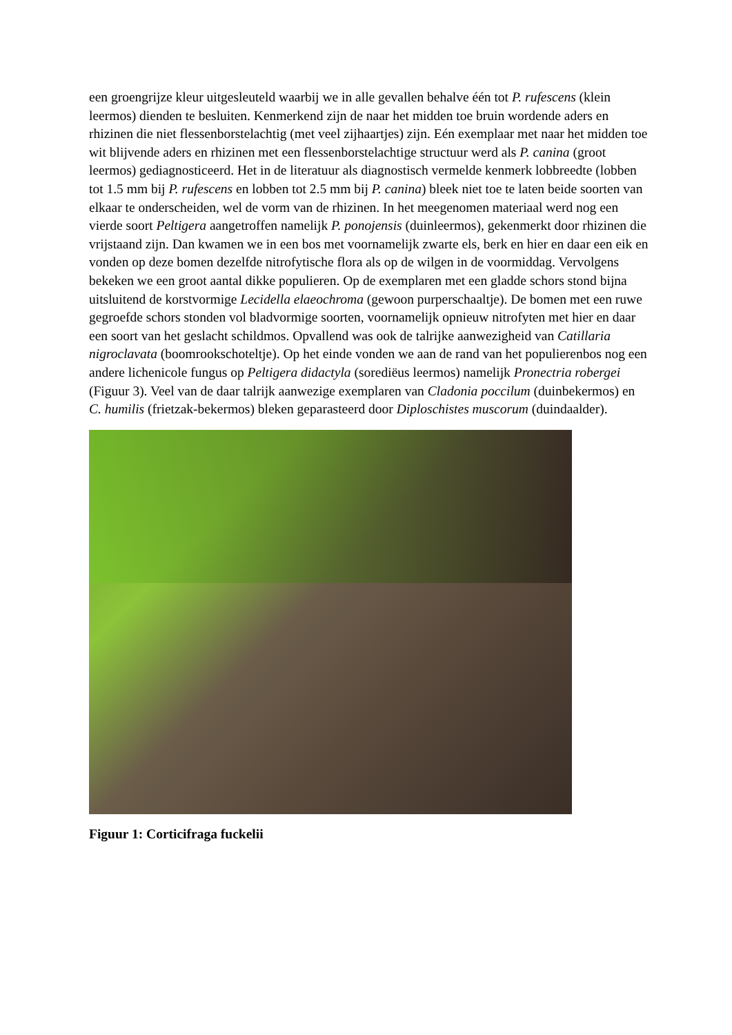een groengrijze kleur uitgesleuteld waarbij we in alle gevallen behalve één tot P. rufescens (klein leermos) dienden te besluiten. Kenmerkend zijn de naar het midden toe bruin wordende aders en rhizinen die niet flessenborstelachtig (met veel zijhaartjes) zijn. Eén exemplaar met naar het midden toe wit blijvende aders en rhizinen met een flessenborstelachtige structuur werd als P. canina (groot leermos) gediagnosticeerd. Het in de literatuur als diagnostisch vermelde kenmerk lobbreedte (lobben tot 1.5 mm bij P. rufescens en lobben tot 2.5 mm bij P. canina) bleek niet toe te laten beide soorten van elkaar te onderscheiden, wel de vorm van de rhizinen. In het meegenomen materiaal werd nog een vierde soort Peltigera aangetroffen namelijk P. ponojensis (duinleermos), gekenmerkt door rhizinen die vrijstaand zijn. Dan kwamen we in een bos met voornamelijk zwarte els, berk en hier en daar een eik en vonden op deze bomen dezelfde nitrofytische flora als op de wilgen in de voormiddag. Vervolgens bekeken we een groot aantal dikke populieren. Op de exemplaren met een gladde schors stond bijna uitsluitend de korstvormige Lecidella elaeochroma (gewoon purperschaaltje). De bomen met een ruwe gegroefde schors stonden vol bladvormige soorten, voornamelijk opnieuw nitrofyten met hier en daar een soort van het geslacht schildmos. Opvallend was ook de talrijke aanwezigheid van Catillaria nigroclavata (boomrookschoteltje). Op het einde vonden we aan de rand van het populierenbos nog een andere lichenicole fungus op Peltigera didactyla (sorediëus leermos) namelijk Pronectria robergei (Figuur 3). Veel van de daar talrijk aanwezige exemplaren van Cladonia poccilum (duinbekermos) en C. humilis (frietzak-bekermos) bleken geparasteerd door Diploschistes muscorum (duindaalder).
Figuur 1: Corticifraga fuckelii